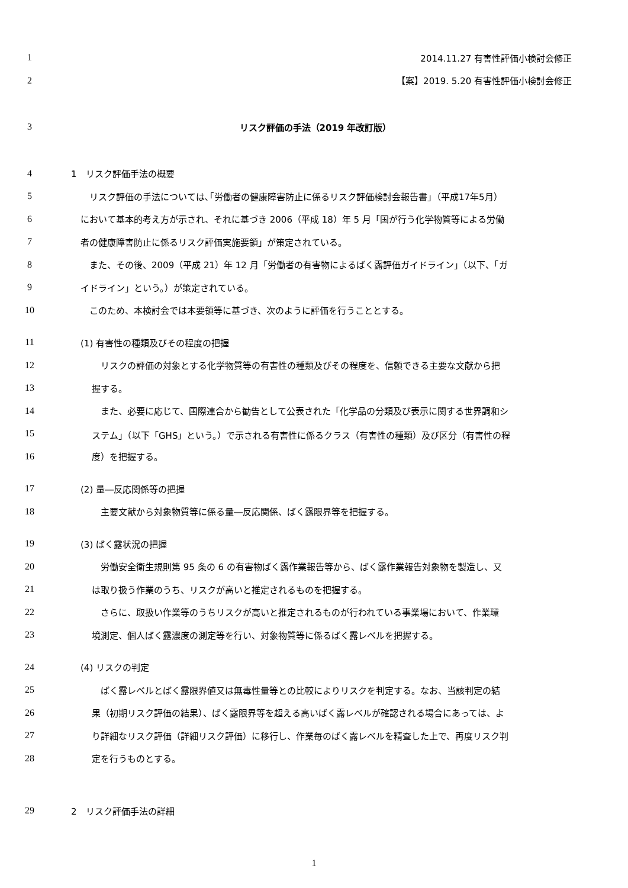1 2014.11.27 有害性評価小検討会修正
2 【案】2019. 5.20 有害性評価小検討会修正
3 リスク評価の手法（2019 年改訂版）
4 1　リスク評価手法の概要
5　リスク評価の手法については､｢労働者の健康障害防止に係るリスク評価検討会報告書｣（平成17年5月）
6 において基本的考え方が示され、それに基づき 2006（平成 18）年 5 月「国が行う化学物質等による労働
7 者の健康障害防止に係るリスク評価実施要領」が策定されている。
8　また、その後、2009（平成 21）年 12 月「労働者の有害物によるばく露評価ガイドライン」（以下、「ガ
9 イドライン」という。）が策定されている。
10　このため、本検討会では本要領等に基づき、次のように評価を行うこととする。
11 (1) 有害性の種類及びその程度の把握
12　リスクの評価の対象とする化学物質等の有害性の種類及びその程度を、信頼できる主要な文献から把
13 握する。
14　また、必要に応じて、国際連合から勧告として公表された「化学品の分類及び表示に関する世界調和シ
15 ステム」（以下「GHS」という。）で示される有害性に係るクラス（有害性の種類）及び区分（有害性の程
16 度）を把握する。
17 (2) 量―反応関係等の把握
18　主要文献から対象物質等に係る量―反応関係、ばく露限界等を把握する。
19 (3) ばく露状況の把握
20　労働安全衛生規則第 95 条の 6 の有害物ばく露作業報告等から、ばく露作業報告対象物を製造し、又
21 は取り扱う作業のうち、リスクが高いと推定されるものを把握する。
22　さらに、取扱い作業等のうちリスクが高いと推定されるものが行われている事業場において、作業環
23 境測定、個人ばく露濃度の測定等を行い、対象物質等に係るばく露レベルを把握する。
24 (4) リスクの判定
25　ばく露レベルとばく露限界値又は無毒性量等との比較によりリスクを判定する。なお、当該判定の結
26 果（初期リスク評価の結果）、ばく露限界等を超える高いばく露レベルが確認される場合にあっては、よ
27 り詳細なリスク評価（詳細リスク評価）に移行し、作業毎のばく露レベルを精査した上で、再度リスク判
28 定を行うものとする。
29 2　リスク評価手法の詳細
1